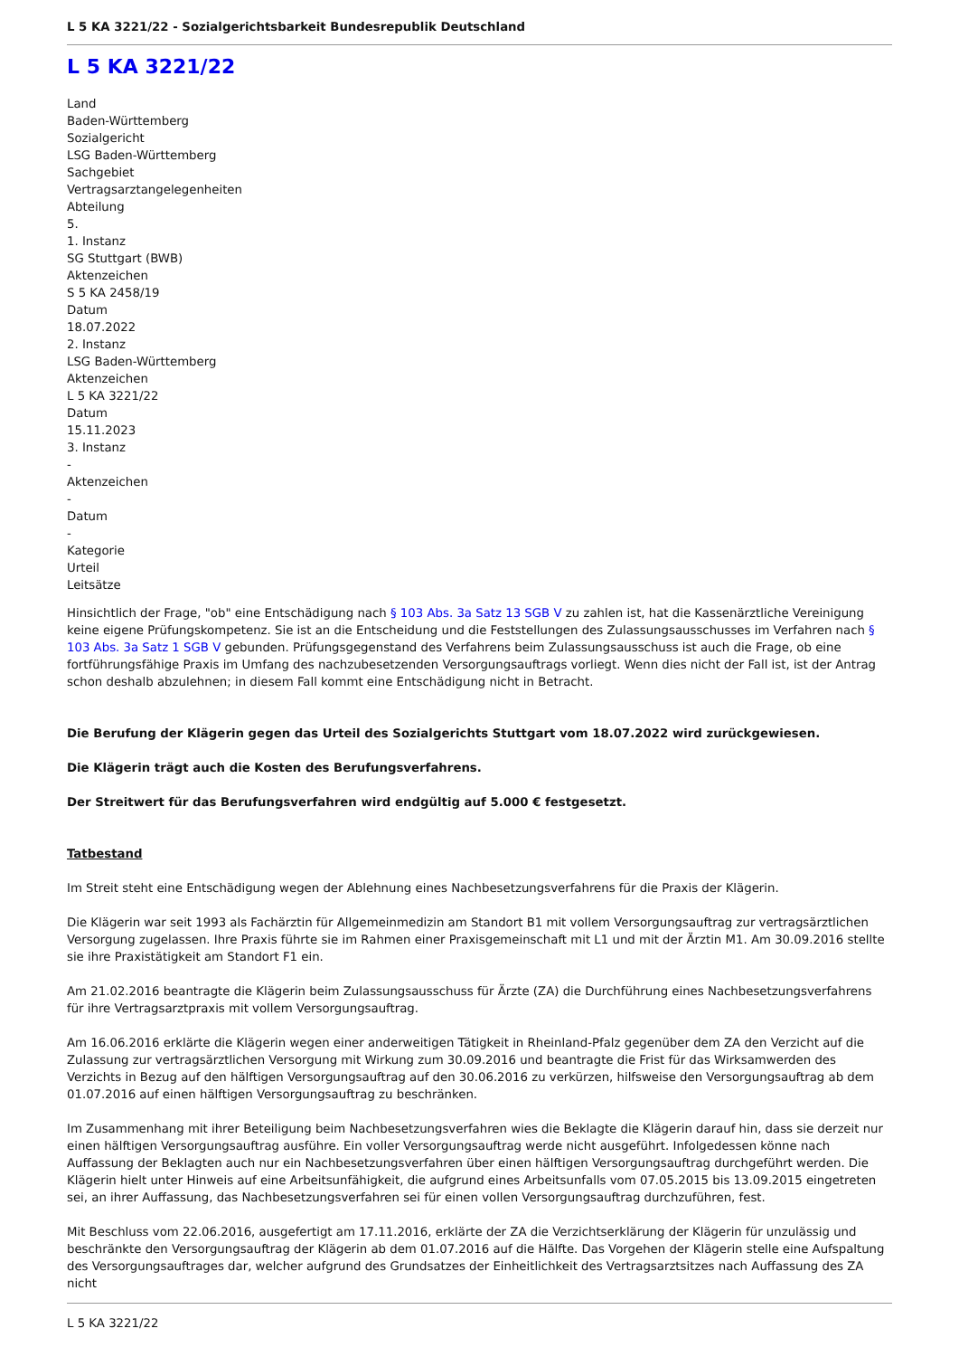L 5 KA 3221/22 - Sozialgerichtsbarkeit Bundesrepublik Deutschland
L 5 KA 3221/22
Land
Baden-Württemberg
Sozialgericht
LSG Baden-Württemberg
Sachgebiet
Vertragsarztangelegenheiten
Abteilung
5.
1. Instanz
SG Stuttgart (BWB)
Aktenzeichen
S 5 KA 2458/19
Datum
18.07.2022
2. Instanz
LSG Baden-Württemberg
Aktenzeichen
L 5 KA 3221/22
Datum
15.11.2023
3. Instanz
-
Aktenzeichen
-
Datum
-
Kategorie
Urteil
Leitsätze
Hinsichtlich der Frage, "ob" eine Entschädigung nach § 103 Abs. 3a Satz 13 SGB V zu zahlen ist, hat die Kassenärztliche Vereinigung keine eigene Prüfungskompetenz. Sie ist an die Entscheidung und die Feststellungen des Zulassungsausschusses im Verfahren nach § 103 Abs. 3a Satz 1 SGB V gebunden. Prüfungsgegenstand des Verfahrens beim Zulassungsausschuss ist auch die Frage, ob eine fortführungsfähige Praxis im Umfang des nachzubesetzenden Versorgungsauftrags vorliegt. Wenn dies nicht der Fall ist, ist der Antrag schon deshalb abzulehnen; in diesem Fall kommt eine Entschädigung nicht in Betracht.
Die Berufung der Klägerin gegen das Urteil des Sozialgerichts Stuttgart vom 18.07.2022 wird zurückgewiesen.
Die Klägerin trägt auch die Kosten des Berufungsverfahrens.
Der Streitwert für das Berufungsverfahren wird endgültig auf 5.000 € festgesetzt.
Tatbestand
Im Streit steht eine Entschädigung wegen der Ablehnung eines Nachbesetzungsverfahrens für die Praxis der Klägerin.
Die Klägerin war seit 1993 als Fachärztin für Allgemeinmedizin am Standort B1 mit vollem Versorgungsauftrag zur vertragsärztlichen Versorgung zugelassen. Ihre Praxis führte sie im Rahmen einer Praxisgemeinschaft mit L1 und mit der Ärztin M1. Am 30.09.2016 stellte sie ihre Praxistätigkeit am Standort F1 ein.
Am 21.02.2016 beantragte die Klägerin beim Zulassungsausschuss für Ärzte (ZA) die Durchführung eines Nachbesetzungsverfahrens für ihre Vertragsarztpraxis mit vollem Versorgungsauftrag.
Am 16.06.2016 erklärte die Klägerin wegen einer anderweitigen Tätigkeit in Rheinland-Pfalz gegenüber dem ZA den Verzicht auf die Zulassung zur vertragsärztlichen Versorgung mit Wirkung zum 30.09.2016 und beantragte die Frist für das Wirksamwerden des Verzichts in Bezug auf den hälftigen Versorgungsauftrag auf den 30.06.2016 zu verkürzen, hilfsweise den Versorgungsauftrag ab dem 01.07.2016 auf einen hälftigen Versorgungsauftrag zu beschränken.
Im Zusammenhang mit ihrer Beteiligung beim Nachbesetzungsverfahren wies die Beklagte die Klägerin darauf hin, dass sie derzeit nur einen hälftigen Versorgungsauftrag ausführe. Ein voller Versorgungsauftrag werde nicht ausgeführt. Infolgedessen könne nach Auffassung der Beklagten auch nur ein Nachbesetzungsverfahren über einen hälftigen Versorgungsauftrag durchgeführt werden. Die Klägerin hielt unter Hinweis auf eine Arbeitsunfähigkeit, die aufgrund eines Arbeitsunfalls vom 07.05.2015 bis 13.09.2015 eingetreten sei, an ihrer Auffassung, das Nachbesetzungsverfahren sei für einen vollen Versorgungsauftrag durchzuführen, fest.
Mit Beschluss vom 22.06.2016, ausgefertigt am 17.11.2016, erklärte der ZA die Verzichtserklärung der Klägerin für unzulässig und beschränkte den Versorgungsauftrag der Klägerin ab dem 01.07.2016 auf die Hälfte. Das Vorgehen der Klägerin stelle eine Aufspaltung des Versorgungsauftrages dar, welcher aufgrund des Grundsatzes der Einheitlichkeit des Vertragsarztsitzes nach Auffassung des ZA nicht
L 5 KA 3221/22